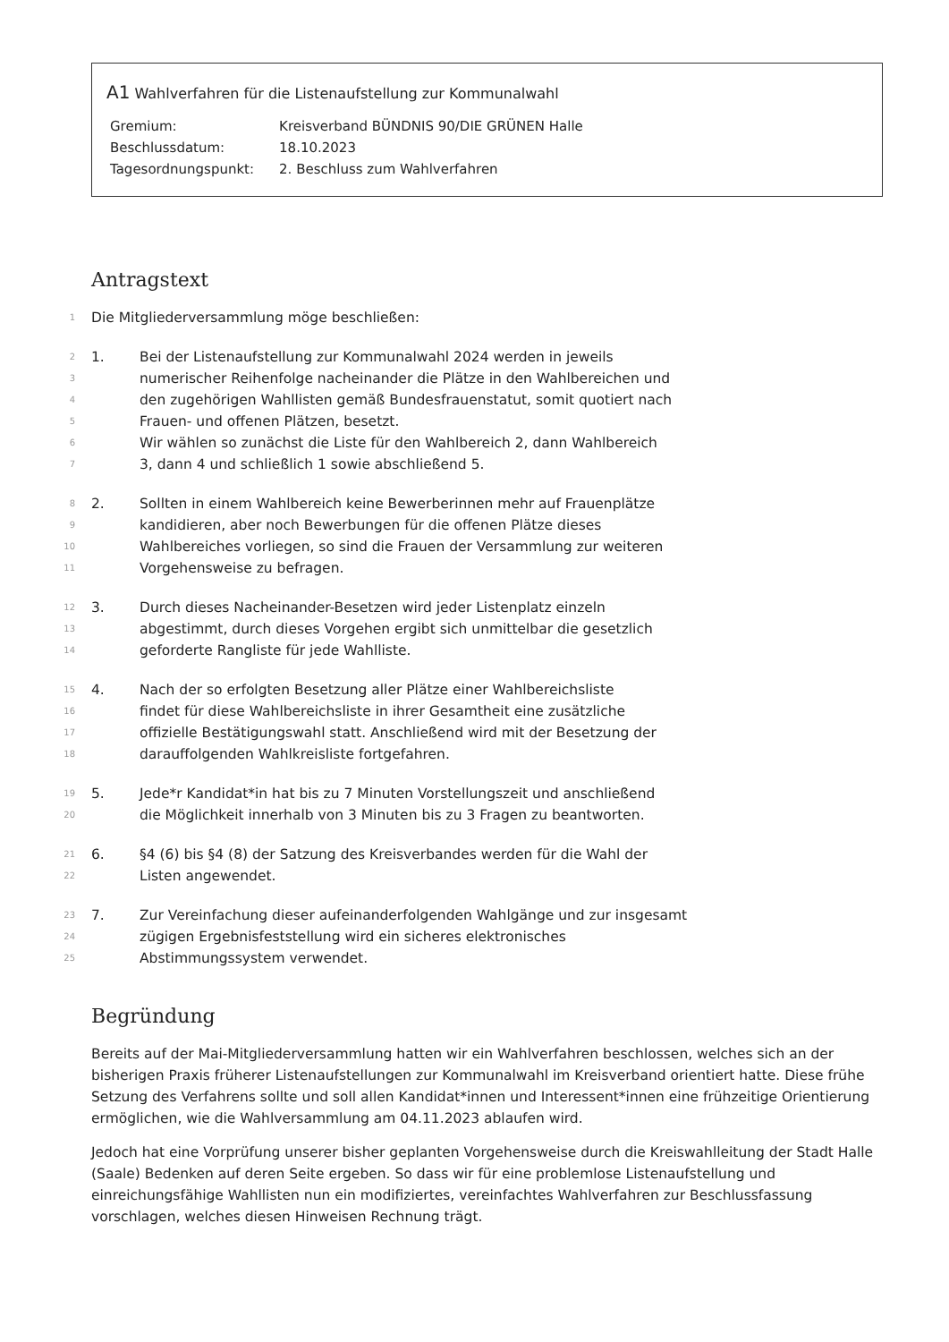A1 Wahlverfahren für die Listenaufstellung zur Kommunalwahl
| Gremium: | Kreisverband BÜNDNIS 90/DIE GRÜNEN Halle |
| Beschlussdatum: | 18.10.2023 |
| Tagesordnungspunkt: | 2. Beschluss zum Wahlverfahren |
Antragstext
1 Die Mitgliederversammlung möge beschließen:
2 1. Bei der Listenaufstellung zur Kommunalwahl 2024 werden in jeweils
3 numerischer Reihenfolge nacheinander die Plätze in den Wahlbereichen und
4 den zugehörigen Wahllisten gemäß Bundesfrauenstatut, somit quotiert nach
5 Frauen- und offenen Plätzen, besetzt.
6 Wir wählen so zunächst die Liste für den Wahlbereich 2, dann Wahlbereich
7 3, dann 4 und schließlich 1 sowie abschließend 5.
8 2. Sollten in einem Wahlbereich keine Bewerberinnen mehr auf Frauenplätze
9 kandidieren, aber noch Bewerbungen für die offenen Plätze dieses
10 Wahlbereiches vorliegen, so sind die Frauen der Versammlung zur weiteren
11 Vorgehensweise zu befragen.
12 3. Durch dieses Nacheinander-Besetzen wird jeder Listenplatz einzeln
13 abgestimmt, durch dieses Vorgehen ergibt sich unmittelbar die gesetzlich
14 geforderte Rangliste für jede Wahlliste.
15 4. Nach der so erfolgten Besetzung aller Plätze einer Wahlbereichsliste
16 findet für diese Wahlbereichsliste in ihrer Gesamtheit eine zusätzliche
17 offizielle Bestätigungswahl statt. Anschließend wird mit der Besetzung der
18 darauffolgenden Wahlkreisliste fortgefahren.
19 5. Jede*r Kandidat*in hat bis zu 7 Minuten Vorstellungszeit und anschließend
20 die Möglichkeit innerhalb von 3 Minuten bis zu 3 Fragen zu beantworten.
21 6. §4 (6) bis §4 (8) der Satzung des Kreisverbandes werden für die Wahl der
22 Listen angewendet.
23 7. Zur Vereinfachung dieser aufeinanderfolgenden Wahlgänge und zur insgesamt
24 zügigen Ergebnisfeststellung wird ein sicheres elektronisches
25 Abstimmungssystem verwendet.
Begründung
Bereits auf der Mai-Mitgliederversammlung hatten wir ein Wahlverfahren beschlossen, welches sich an der bisherigen Praxis früherer Listenaufstellungen zur Kommunalwahl im Kreisverband orientiert hatte. Diese frühe Setzung des Verfahrens sollte und soll allen Kandidat*innen und Interessent*innen eine frühzeitige Orientierung ermöglichen, wie die Wahlversammlung am 04.11.2023 ablaufen wird.
Jedoch hat eine Vorprüfung unserer bisher geplanten Vorgehensweise durch die Kreiswahlleitung der Stadt Halle (Saale) Bedenken auf deren Seite ergeben. So dass wir für eine problemlose Listenaufstellung und einreichungsfähige Wahllisten nun ein modifiziertes, vereinfachtes Wahlverfahren zur Beschlussfassung vorschlagen, welches diesen Hinweisen Rechnung trägt.